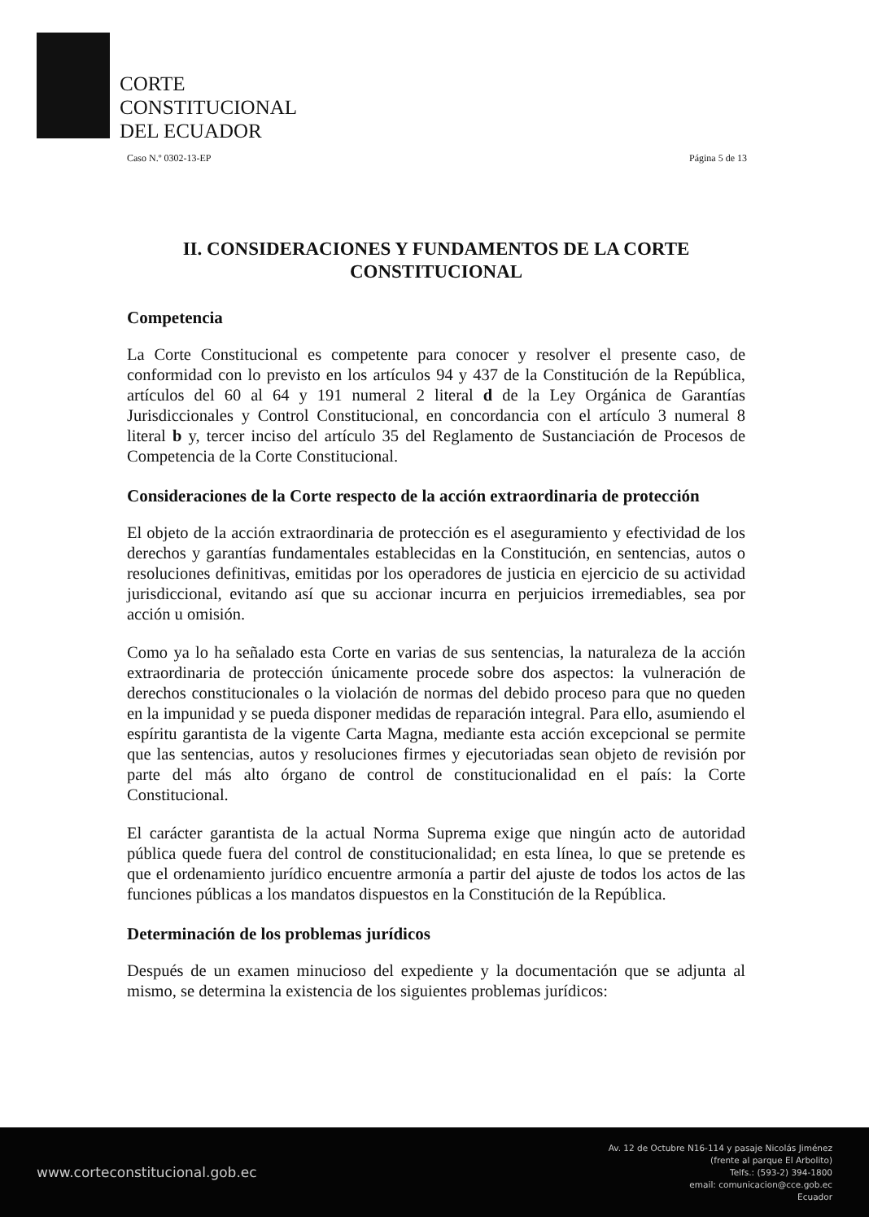CORTE
CONSTITUCIONAL
DEL ECUADOR
Caso N.º 0302-13-EP Página 5 de 13
II. CONSIDERACIONES Y FUNDAMENTOS DE LA CORTE CONSTITUCIONAL
Competencia
La Corte Constitucional es competente para conocer y resolver el presente caso, de conformidad con lo previsto en los artículos 94 y 437 de la Constitución de la República, artículos del 60 al 64 y 191 numeral 2 literal d de la Ley Orgánica de Garantías Jurisdiccionales y Control Constitucional, en concordancia con el artículo 3 numeral 8 literal b y, tercer inciso del artículo 35 del Reglamento de Sustanciación de Procesos de Competencia de la Corte Constitucional.
Consideraciones de la Corte respecto de la acción extraordinaria de protección
El objeto de la acción extraordinaria de protección es el aseguramiento y efectividad de los derechos y garantías fundamentales establecidas en la Constitución, en sentencias, autos o resoluciones definitivas, emitidas por los operadores de justicia en ejercicio de su actividad jurisdiccional, evitando así que su accionar incurra en perjuicios irremediables, sea por acción u omisión.
Como ya lo ha señalado esta Corte en varias de sus sentencias, la naturaleza de la acción extraordinaria de protección únicamente procede sobre dos aspectos: la vulneración de derechos constitucionales o la violación de normas del debido proceso para que no queden en la impunidad y se pueda disponer medidas de reparación integral. Para ello, asumiendo el espíritu garantista de la vigente Carta Magna, mediante esta acción excepcional se permite que las sentencias, autos y resoluciones firmes y ejecutoriadas sean objeto de revisión por parte del más alto órgano de control de constitucionalidad en el país: la Corte Constitucional.
El carácter garantista de la actual Norma Suprema exige que ningún acto de autoridad pública quede fuera del control de constitucionalidad; en esta línea, lo que se pretende es que el ordenamiento jurídico encuentre armonía a partir del ajuste de todos los actos de las funciones públicas a los mandatos dispuestos en la Constitución de la República.
Determinación de los problemas jurídicos
Después de un examen minucioso del expediente y la documentación que se adjunta al mismo, se determina la existencia de los siguientes problemas jurídicos:
www.corteconstitucional.gob.ec Av. 12 de Octubre N16-114 y pasaje Nicolás Jiménez
(frente al parque El Arbolito)
Telfs.: (593-2) 394-1800
email: comunicacion@cce.gob.ec
Ecuador